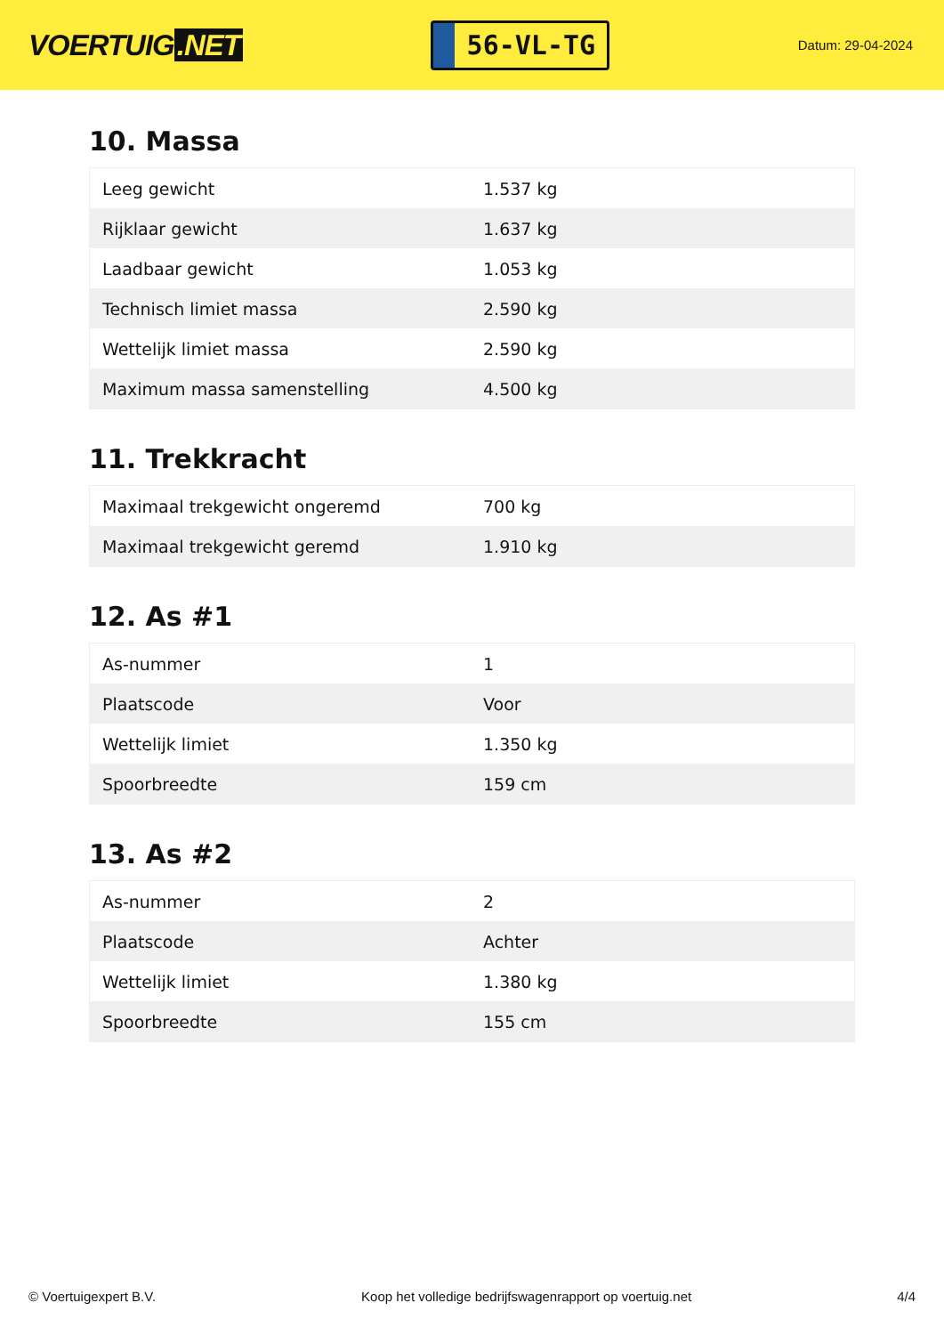VOERTUIG.NET
56-VL-TG
Datum: 29-04-2024
10. Massa
| Leeg gewicht | 1.537 kg |
| Rijklaar gewicht | 1.637 kg |
| Laadbaar gewicht | 1.053 kg |
| Technisch limiet massa | 2.590 kg |
| Wettelijk limiet massa | 2.590 kg |
| Maximum massa samenstelling | 4.500 kg |
11. Trekkracht
| Maximaal trekgewicht ongeremd | 700 kg |
| Maximaal trekgewicht geremd | 1.910 kg |
12. As #1
| As-nummer | 1 |
| Plaatscode | Voor |
| Wettelijk limiet | 1.350 kg |
| Spoorbreedte | 159 cm |
13. As #2
| As-nummer | 2 |
| Plaatscode | Achter |
| Wettelijk limiet | 1.380 kg |
| Spoorbreedte | 155 cm |
© Voertuigexpert B.V. Koop het volledige bedrijfswagenrapport op voertuig.net 4/4